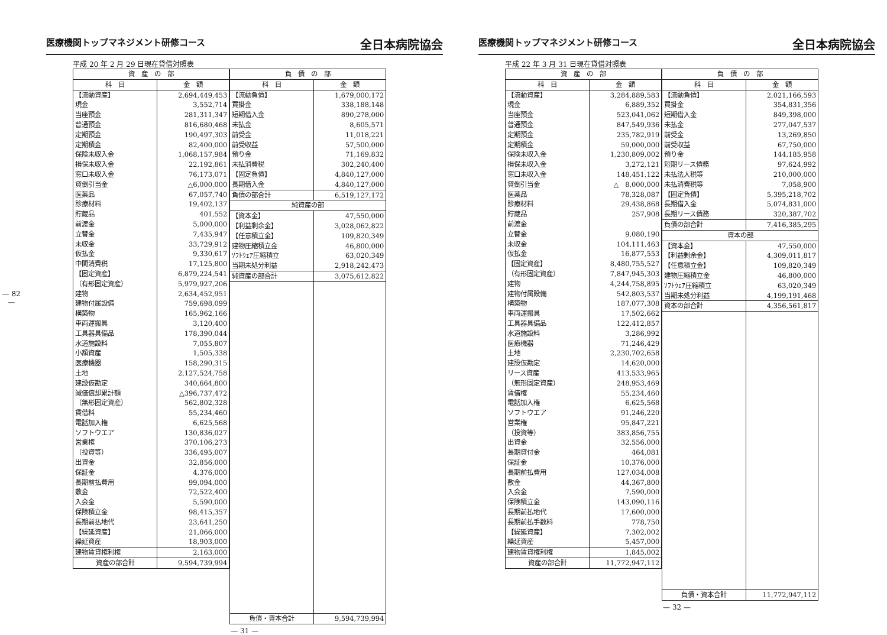— 82 —
医療機関トップマネジメント研修コース 全日本病院協会
平成 20 年 2 月 29 日現在貸借対照表
| 資 産 の 部 | |
| --- | --- |
| 科 目 | 金 額 |
| 【流動資産】 | 2,694,449,453 |
| 現金 | 3,552,714 |
| 当座預金 | 281,311,347 |
| 普通預金 | 816,680,468 |
| 定期預金 | 190,497,303 |
| 定期積金 | 82,400,000 |
| 保険未収入金 | 1,068,157,984 |
| 損保未収入金 | 22,192,861 |
| 窓口未収入金 | 76,173,071 |
| 貸倒引当金 | △6,000,000 |
| 医薬品 | 67,057,740 |
| 診療材料 | 19,402,137 |
| 貯蔵品 | 401,552 |
| 前渡金 | 5,000,000 |
| 立替金 | 7,435,947 |
| 未収金 | 33,729,912 |
| 仮払金 | 9,330,617 |
| 中間消費税 | 17,125,800 |
| 【固定資産】 | 6,879,224,541 |
| （有形固定資産） | 5,979,927,206 |
| 建物 | 2,634,452,951 |
| 建物付属設備 | 759,698,099 |
| 構築物 | 165,962,166 |
| 車両運搬具 | 3,120,400 |
| 工具器具備品 | 178,390,044 |
| 水道施設料 | 7,055,807 |
| 小額資産 | 1,505,338 |
| 医療機器 | 158,290,315 |
| 土地 | 2,127,524,758 |
| 建設仮勘定 | 340,664,800 |
| 減価償却累計額 | △396,737,472 |
| （無形固定資産） | 562,802,328 |
| 賃借料 | 55,234,460 |
| 電話加入権 | 6,625,568 |
| ソフトウエア | 130,836,027 |
| 営業権 | 370,106,273 |
| （投資等） | 336,495,007 |
| 出資金 | 32,856,000 |
| 保証金 | 4,376,000 |
| 長期前払費用 | 99,094,000 |
| 敷金 | 72,522,400 |
| 入会金 | 5,590,000 |
| 保険積立金 | 98,415,357 |
| 長期前払地代 | 23,641,250 |
| 【繰延資産】 | 21,066,000 |
| 繰延資産 | 18,903,000 |
| 建物賃貸権利権 | 2,163,000 |
| 資産の部合計 | 9,594,739,994 |
| 負 債 の 部 | |
| --- | --- |
| 科 目 | 金 額 |
| 【流動負債】 | 1,679,000,172 |
| 買掛金 | 338,188,148 |
| 短期借入金 | 890,278,000 |
| 未払金 | 8,605,571 |
| 前受金 | 11,018,221 |
| 前受収益 | 57,500,000 |
| 預り金 | 71,169,832 |
| 未払消費税 | 302,240,400 |
| 【固定負債】 | 4,840,127,000 |
| 長期借入金 | 4,840,127,000 |
| 負債の部合計 | 6,519,127,172 |
| 純資産の部 | |
| 【資本金】 | 47,550,000 |
| 【利益剰余金】 | 3,028,062,822 |
| 【任意積立金】 | 109,820,349 |
| 建物圧縮積立金 | 46,800,000 |
| ｿﾌﾄｳｪｱ圧縮積立 | 63,020,349 |
| 当期未処分利益 | 2,918,242,473 |
| 純資産の部合計 | 3,075,612,822 |
| 負債・資本合計 | 9,594,739,994 |
— 31 —
医療機関トップマネジメント研修コース 全日本病院協会
平成 22 年 3 月 31 日現在貸借対照表
| 資 産 の 部 | |
| --- | --- |
| 科 目 | 金 額 |
| 【流動資産】 | 3,284,889,583 |
| 現金 | 6,889,352 |
| 当座預金 | 523,041,062 |
| 普通預金 | 847,549,936 |
| 定期預金 | 235,782,919 |
| 定期積金 | 59,000,000 |
| 保険未収入金 | 1,230,809,002 |
| 損保未収入金 | 3,272,121 |
| 窓口未収入金 | 148,451,122 |
| 貸倒引当金 | △ 8,000,000 |
| 医薬品 | 78,328,087 |
| 診療材料 | 29,438,868 |
| 貯蔵品 | 257,908 |
| 前渡金 | |
| 立替金 | 9,080,190 |
| 未収金 | 104,111,463 |
| 仮払金 | 16,877,553 |
| 【固定資産】 | 8,480,755,527 |
| （有形固定資産） | 7,847,945,303 |
| 建物 | 4,244,758,895 |
| 建物付属設備 | 542,803,537 |
| 構築物 | 187,077,308 |
| 車両運搬具 | 17,502,662 |
| 工具器具備品 | 122,412,857 |
| 水道施設料 | 3,286,992 |
| 医療機器 | 71,246,429 |
| 土地 | 2,230,702,658 |
| 建設仮勘定 | 14,620,000 |
| リース資産 | 413,533,965 |
| （無形固定資産） | 248,953,469 |
| 賃借権 | 55,234,460 |
| 電話加入権 | 6,625,568 |
| ソフトウエア | 91,246,220 |
| 営業権 | 95,847,221 |
| （投資等） | 383,856,755 |
| 出資金 | 32,556,000 |
| 長期貸付金 | 464,081 |
| 保証金 | 10,376,000 |
| 長期前払費用 | 127,034,008 |
| 敷金 | 44,367,800 |
| 入会金 | 7,590,000 |
| 保険積立金 | 143,090,116 |
| 長期前払地代 | 17,600,000 |
| 長期前払手数料 | 778,750 |
| 【繰延資産】 | 7,302,002 |
| 繰延資産 | 5,457,000 |
| 建物賃貸権利権 | 1,845,002 |
| 資産の部合計 | 11,772,947,112 |
| 負 債 の 部 | |
| --- | --- |
| 科 目 | 金 額 |
| 【流動負債】 | 2,021,166,593 |
| 買掛金 | 354,831,356 |
| 短期借入金 | 849,398,000 |
| 未払金 | 277,047,537 |
| 前受金 | 13,269,850 |
| 前受収益 | 67,750,000 |
| 預り金 | 144,185,958 |
| 短期リース債務 | 97,624,992 |
| 未払法人税等 | 210,000,000 |
| 未払消費税等 | 7,058,900 |
| 【固定負債】 | 5,395,218,702 |
| 長期借入金 | 5,074,831,000 |
| 長期リース債務 | 320,387,702 |
| 負債の部合計 | 7,416,385,295 |
| 資本の部 | |
| 【資本金】 | 47,550,000 |
| 【利益剰余金】 | 4,309,011,817 |
| 【任意積立金】 | 109,820,349 |
| 建物圧縮積立金 | 46,800,000 |
| ｿﾌﾄｳｪｱ圧縮積立 | 63,020,349 |
| 当期未処分利益 | 4,199,191,468 |
| 資本の部合計 | 4,356,561,817 |
| 負債・資本合計 | 11,772,947,112 |
— 32 —